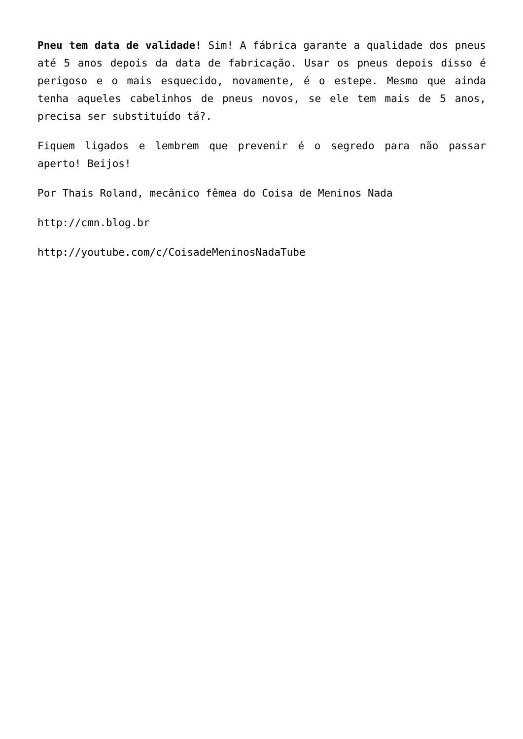Pneu tem data de validade! Sim! A fábrica garante a qualidade dos pneus até 5 anos depois da data de fabricação. Usar os pneus depois disso é perigoso e o mais esquecido, novamente, é o estepe. Mesmo que ainda tenha aqueles cabelinhos de pneus novos, se ele tem mais de 5 anos, precisa ser substituído tá?.
Fiquem ligados e lembrem que prevenir é o segredo para não passar aperto! Beijos!
Por Thais Roland, mecânico fêmea do Coisa de Meninos Nada
http://cmn.blog.br
http://youtube.com/c/CoisadeMeninosNadaTube